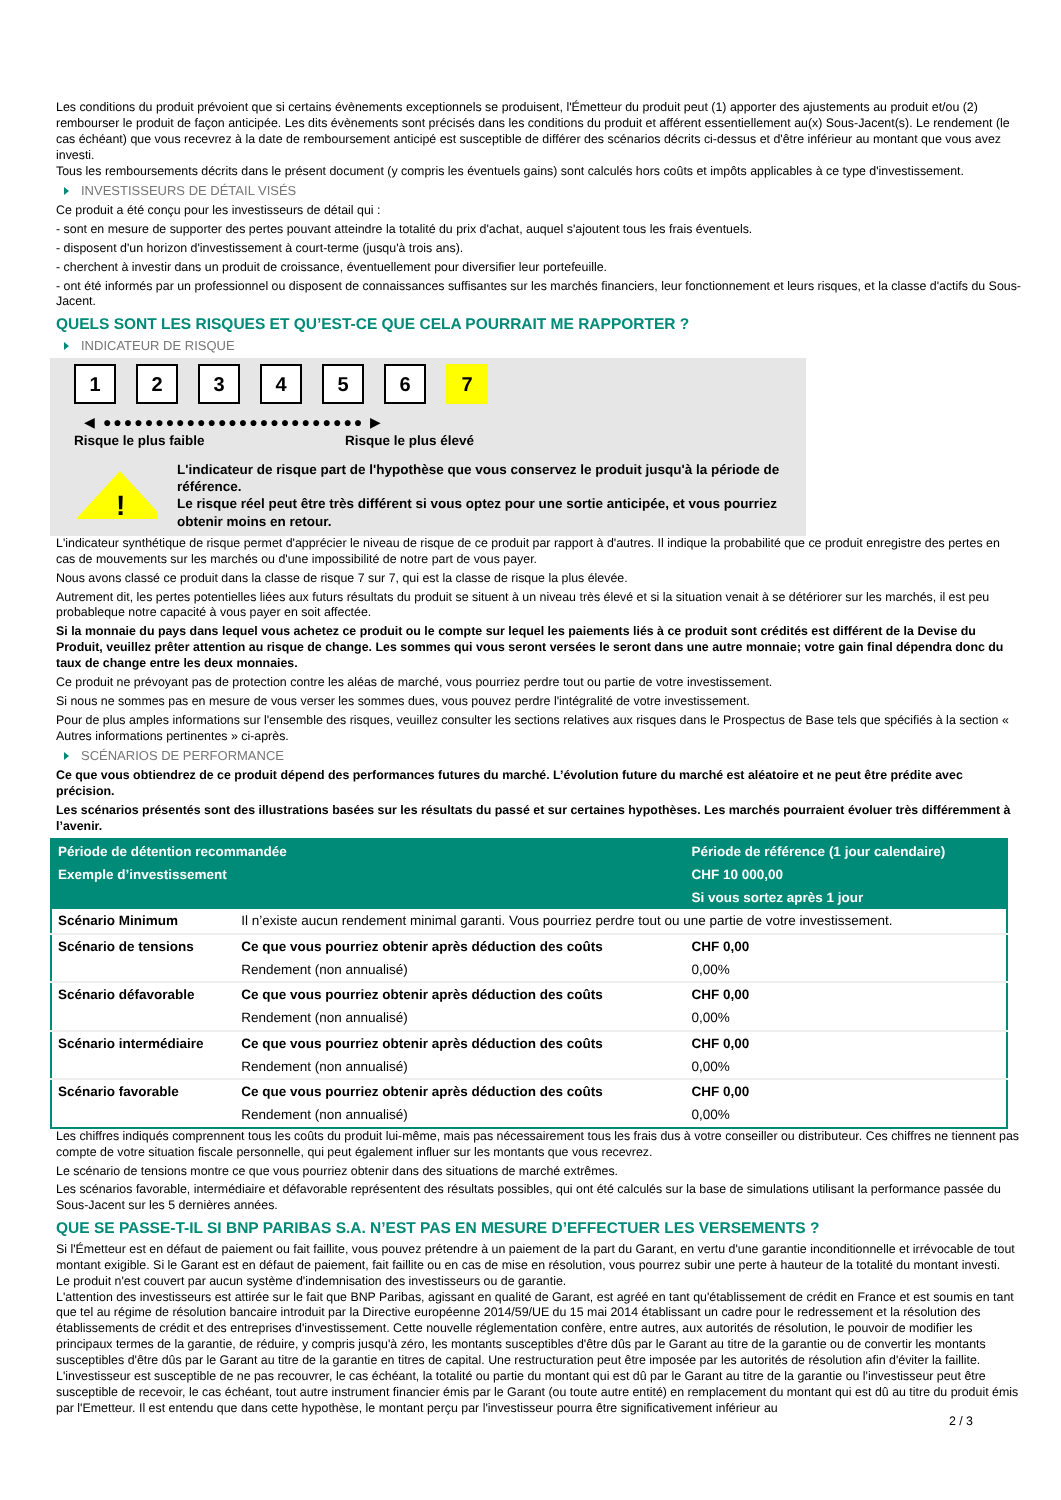Les conditions du produit prévoient que si certains évènements exceptionnels se produisent, l'Émetteur du produit peut (1) apporter des ajustements au produit et/ou (2) rembourser le produit de façon anticipée. Les dits évènements sont précisés dans les conditions du produit et afférent essentiellement au(x) Sous-Jacent(s). Le rendement (le cas échéant) que vous recevrez à la date de remboursement anticipé est susceptible de différer des scénarios décrits ci-dessus et d'être inférieur au montant que vous avez investi.
Tous les remboursements décrits dans le présent document (y compris les éventuels gains) sont calculés hors coûts et impôts applicables à ce type d'investissement.
INVESTISSEURS DE DÉTAIL VISÉS
Ce produit a été conçu pour les investisseurs de détail qui :
- sont en mesure de supporter des pertes pouvant atteindre la totalité du prix d'achat, auquel s'ajoutent tous les frais éventuels.
- disposent d'un horizon d'investissement à court-terme (jusqu'à trois ans).
- cherchent à investir dans un produit de croissance, éventuellement pour diversifier leur portefeuille.
- ont été informés par un professionnel ou disposent de connaissances suffisantes sur les marchés financiers, leur fonctionnement et leurs risques, et la classe d'actifs du Sous-Jacent.
QUELS SONT LES RISQUES ET QU’EST-CE QUE CELA POURRAIT ME RAPPORTER ?
INDICATEUR DE RISQUE
1 2 3 4 5 6 7
◀ ●●●●●●●●●●●●●●●●●●●●●●●●● ▶
Risque le plus faible Risque le plus élevé
!
L'indicateur de risque part de l'hypothèse que vous conservez le produit jusqu'à la période de référence.
Le risque réel peut être très différent si vous optez pour une sortie anticipée, et vous pourriez obtenir moins en retour.
L'indicateur synthétique de risque permet d'apprécier le niveau de risque de ce produit par rapport à d'autres. Il indique la probabilité que ce produit enregistre des pertes en cas de mouvements sur les marchés ou d'une impossibilité de notre part de vous payer.
Nous avons classé ce produit dans la classe de risque 7 sur 7, qui est la classe de risque la plus élevée.
Autrement dit, les pertes potentielles liées aux futurs résultats du produit se situent à un niveau très élevé et si la situation venait à se détériorer sur les marchés, il est peu probableque notre capacité à vous payer en soit affectée.
Si la monnaie du pays dans lequel vous achetez ce produit ou le compte sur lequel les paiements liés à ce produit sont crédités est différent de la Devise du Produit, veuillez prêter attention au risque de change. Les sommes qui vous seront versées le seront dans une autre monnaie; votre gain final dépendra donc du taux de change entre les deux monnaies.
Ce produit ne prévoyant pas de protection contre les aléas de marché, vous pourriez perdre tout ou partie de votre investissement.
Si nous ne sommes pas en mesure de vous verser les sommes dues, vous pouvez perdre l'intégralité de votre investissement.
Pour de plus amples informations sur l'ensemble des risques, veuillez consulter les sections relatives aux risques dans le Prospectus de Base tels que spécifiés à la section « Autres informations pertinentes » ci-après.
SCÉNARIOS DE PERFORMANCE
Ce que vous obtiendrez de ce produit dépend des performances futures du marché. L’évolution future du marché est aléatoire et ne peut être prédite avec précision.
Les scénarios présentés sont des illustrations basées sur les résultats du passé et sur certaines hypothèses. Les marchés pourraient évoluer très différemment à l’avenir.
| Période de détention recommandée | | Période de référence (1 jour calendaire) |
| --- | --- | --- |
| Exemple d’investissement | | CHF 10 000,00 |
| | | Si vous sortez après 1 jour |
| Scénario Minimum | Il n’existe aucun rendement minimal garanti. Vous pourriez perdre tout ou une partie de votre investissement. | |
| Scénario de tensions | Ce que vous pourriez obtenir après déduction des coûts | CHF 0,00 |
| | Rendement (non annualisé) | 0,00% |
| Scénario défavorable | Ce que vous pourriez obtenir après déduction des coûts | CHF 0,00 |
| | Rendement (non annualisé) | 0,00% |
| Scénario intermédiaire | Ce que vous pourriez obtenir après déduction des coûts | CHF 0,00 |
| | Rendement (non annualisé) | 0,00% |
| Scénario favorable | Ce que vous pourriez obtenir après déduction des coûts | CHF 0,00 |
| | Rendement (non annualisé) | 0,00% |
Les chiffres indiqués comprennent tous les coûts du produit lui-même, mais pas nécessairement tous les frais dus à votre conseiller ou distributeur. Ces chiffres ne tiennent pas compte de votre situation fiscale personnelle, qui peut également influer sur les montants que vous recevrez.
Le scénario de tensions montre ce que vous pourriez obtenir dans des situations de marché extrêmes.
Les scénarios favorable, intermédiaire et défavorable représentent des résultats possibles, qui ont été calculés sur la base de simulations utilisant la performance passée du Sous-Jacent sur les 5 dernières années.
QUE SE PASSE-T-IL SI BNP PARIBAS S.A. N’EST PAS EN MESURE D’EFFECTUER LES VERSEMENTS ?
Si l'Émetteur est en défaut de paiement ou fait faillite, vous pouvez prétendre à un paiement de la part du Garant, en vertu d'une garantie inconditionnelle et irrévocable de tout montant exigible. Si le Garant est en défaut de paiement, fait faillite ou en cas de mise en résolution, vous pourrez subir une perte à hauteur de la totalité du montant investi.
Le produit n'est couvert par aucun système d'indemnisation des investisseurs ou de garantie.
L'attention des investisseurs est attirée sur le fait que BNP Paribas, agissant en qualité de Garant, est agréé en tant qu'établissement de crédit en France et est soumis en tant que tel au régime de résolution bancaire introduit par la Directive européenne 2014/59/UE du 15 mai 2014 établissant un cadre pour le redressement et la résolution des établissements de crédit et des entreprises d'investissement. Cette nouvelle réglementation confère, entre autres, aux autorités de résolution, le pouvoir de modifier les principaux termes de la garantie, de réduire, y compris jusqu'à zéro, les montants susceptibles d'être dûs par le Garant au titre de la garantie ou de convertir les montants susceptibles d'être dûs par le Garant au titre de la garantie en titres de capital. Une restructuration peut être imposée par les autorités de résolution afin d'éviter la faillite. L'investisseur est susceptible de ne pas recouvrer, le cas échéant, la totalité ou partie du montant qui est dû par le Garant au titre de la garantie ou l'investisseur peut être susceptible de recevoir, le cas échéant, tout autre instrument financier émis par le Garant (ou toute autre entité) en remplacement du montant qui est dû au titre du produit émis par l'Emetteur. Il est entendu que dans cette hypothèse, le montant perçu par l'investisseur pourra être significativement inférieur au
2 / 3